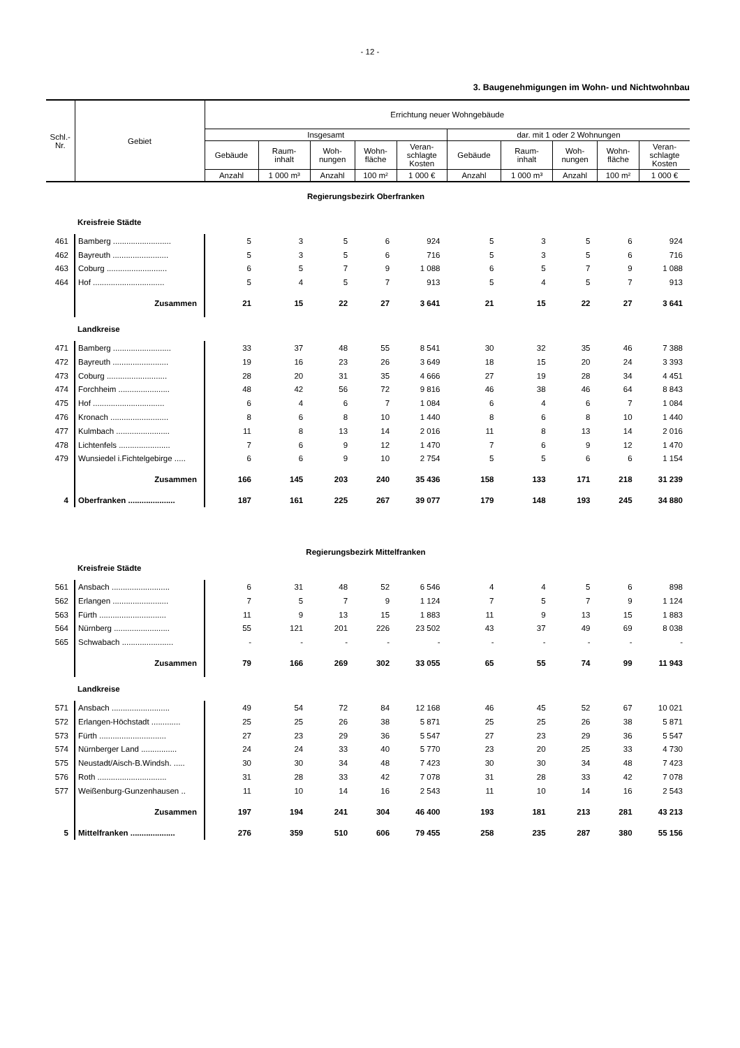- 12 -
3. Baugenehmigungen im Wohn- und Nichtwohnbau
| Schl.- Nr. | Gebiet | Errichtung neuer Wohngebäude | | | | | | | | | |
| --- | --- | --- | --- | --- | --- | --- | --- | --- | --- | --- | --- |
| | | Insgesamt | | | | | dar. mit 1 oder 2 Wohnungen | | | | |
| | | Gebäude | Raum- inhalt | Woh- nungen | Wohn- fläche | Veran- schlagte Kosten | Gebäude | Raum- inhalt | Woh- nungen | Wohn- fläche | Veran- schlagte Kosten |
| | | Anzahl | 1 000 m³ | Anzahl | 100 m² | 1 000 € | Anzahl | 1 000 m³ | Anzahl | 100 m² | 1 000 € |
| Regierungsbezirk Oberfranken | | | | | | | | | | | |
| | Kreisfreie Städte | | | | | | | | | | |
| 461 | Bamberg .......................... | 5 | 3 | 5 | 6 | 924 | 5 | 3 | 5 | 6 | 924 |
| 462 | Bayreuth ......................... | 5 | 3 | 5 | 6 | 716 | 5 | 3 | 5 | 6 | 716 |
| 463 | Coburg ........................... | 6 | 5 | 7 | 9 | 1 088 | 6 | 5 | 7 | 9 | 1 088 |
| 464 | Hof ................................ | 5 | 4 | 5 | 7 | 913 | 5 | 4 | 5 | 7 | 913 |
| | Zusammen | 21 | 15 | 22 | 27 | 3 641 | 21 | 15 | 22 | 27 | 3 641 |
| | Landkreise | | | | | | | | | | |
| 471 | Bamberg .......................... | 33 | 37 | 48 | 55 | 8 541 | 30 | 32 | 35 | 46 | 7 388 |
| 472 | Bayreuth ......................... | 19 | 16 | 23 | 26 | 3 649 | 18 | 15 | 20 | 24 | 3 393 |
| 473 | Coburg ........................... | 28 | 20 | 31 | 35 | 4 666 | 27 | 19 | 28 | 34 | 4 451 |
| 474 | Forchheim ....................... | 48 | 42 | 56 | 72 | 9 816 | 46 | 38 | 46 | 64 | 8 843 |
| 475 | Hof ................................ | 6 | 4 | 6 | 7 | 1 084 | 6 | 4 | 6 | 7 | 1 084 |
| 476 | Kronach .......................... | 8 | 6 | 8 | 10 | 1 440 | 8 | 6 | 8 | 10 | 1 440 |
| 477 | Kulmbach ........................ | 11 | 8 | 13 | 14 | 2 016 | 11 | 8 | 13 | 14 | 2 016 |
| 478 | Lichtenfels ....................... | 7 | 6 | 9 | 12 | 1 470 | 7 | 6 | 9 | 12 | 1 470 |
| 479 | Wunsiedel i.Fichtelgebirge ..... | 6 | 6 | 9 | 10 | 2 754 | 5 | 5 | 6 | 6 | 1 154 |
| | Zusammen | 166 | 145 | 203 | 240 | 35 436 | 158 | 133 | 171 | 218 | 31 239 |
| 4 | Oberfranken ..................... | 187 | 161 | 225 | 267 | 39 077 | 179 | 148 | 193 | 245 | 34 880 |
| Regierungsbezirk Mittelfranken | | | | | | | | | | | |
| | Kreisfreie Städte | | | | | | | | | | |
| 561 | Ansbach .......................... | 6 | 31 | 48 | 52 | 6 546 | 4 | 4 | 5 | 6 | 898 |
| 562 | Erlangen ......................... | 7 | 5 | 7 | 9 | 1 124 | 7 | 5 | 7 | 9 | 1 124 |
| 563 | Fürth .............................. | 11 | 9 | 13 | 15 | 1 883 | 11 | 9 | 13 | 15 | 1 883 |
| 564 | Nürnberg ......................... | 55 | 121 | 201 | 226 | 23 502 | 43 | 37 | 49 | 69 | 8 038 |
| 565 | Schwabach ....................... | - | - | - | - | - | - | - | - | - | - |
| | Zusammen | 79 | 166 | 269 | 302 | 33 055 | 65 | 55 | 74 | 99 | 11 943 |
| | Landkreise | | | | | | | | | | |
| 571 | Ansbach .......................... | 49 | 54 | 72 | 84 | 12 168 | 46 | 45 | 52 | 67 | 10 021 |
| 572 | Erlangen-Höchstadt ............. | 25 | 25 | 26 | 38 | 5 871 | 25 | 25 | 26 | 38 | 5 871 |
| 573 | Fürth .............................. | 27 | 23 | 29 | 36 | 5 547 | 27 | 23 | 29 | 36 | 5 547 |
| 574 | Nürnberger Land ................ | 24 | 24 | 33 | 40 | 5 770 | 23 | 20 | 25 | 33 | 4 730 |
| 575 | Neustadt/Aisch-B.Windsh. ..... | 30 | 30 | 34 | 48 | 7 423 | 30 | 30 | 34 | 48 | 7 423 |
| 576 | Roth ............................... | 31 | 28 | 33 | 42 | 7 078 | 31 | 28 | 33 | 42 | 7 078 |
| 577 | Weißenburg-Gunzenhausen .. | 11 | 10 | 14 | 16 | 2 543 | 11 | 10 | 14 | 16 | 2 543 |
| | Zusammen | 197 | 194 | 241 | 304 | 46 400 | 193 | 181 | 213 | 281 | 43 213 |
| 5 | Mittelfranken .................... | 276 | 359 | 510 | 606 | 79 455 | 258 | 235 | 287 | 380 | 55 156 |